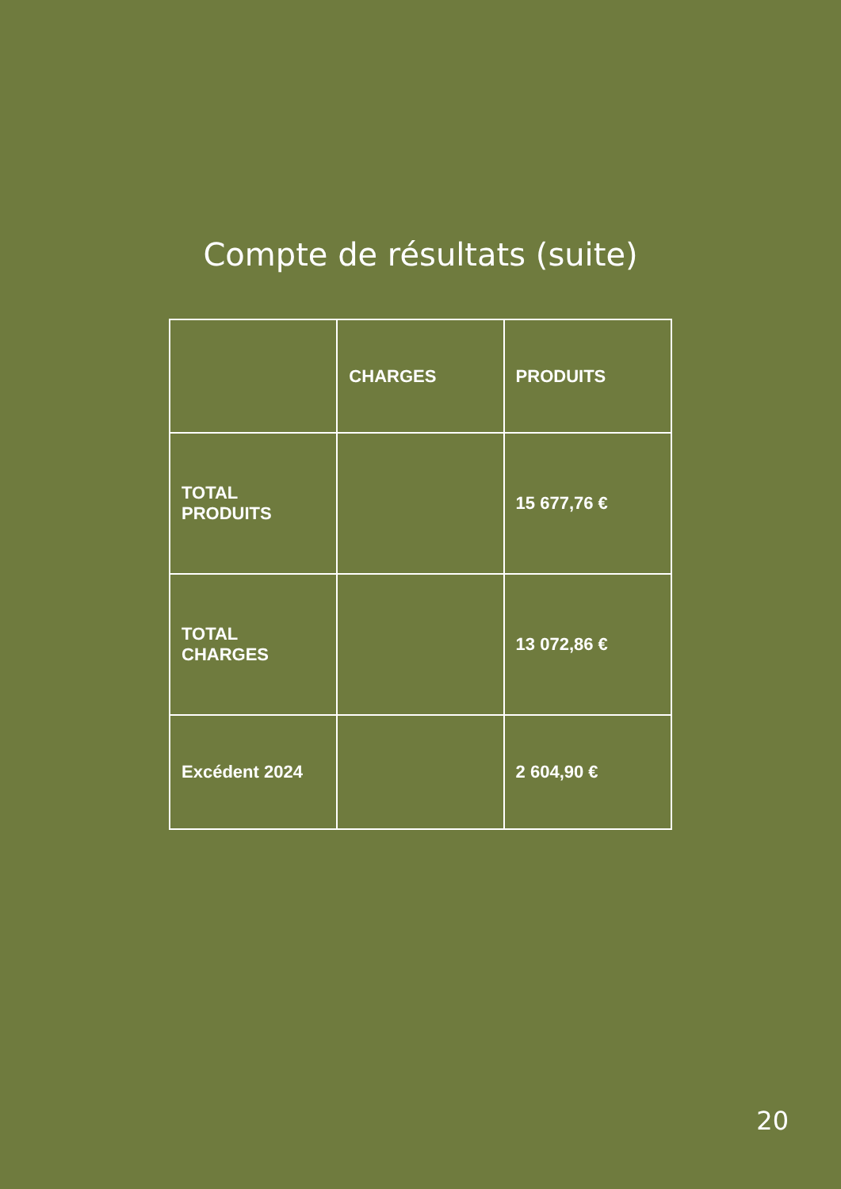Compte de résultats (suite)
| | CHARGES | PRODUITS |
| --- | --- | --- |
| TOTAL PRODUITS | | 15 677,76 € |
| TOTAL CHARGES | | 13 072,86 € |
| Excédent 2024 | | 2 604,90 € |
20